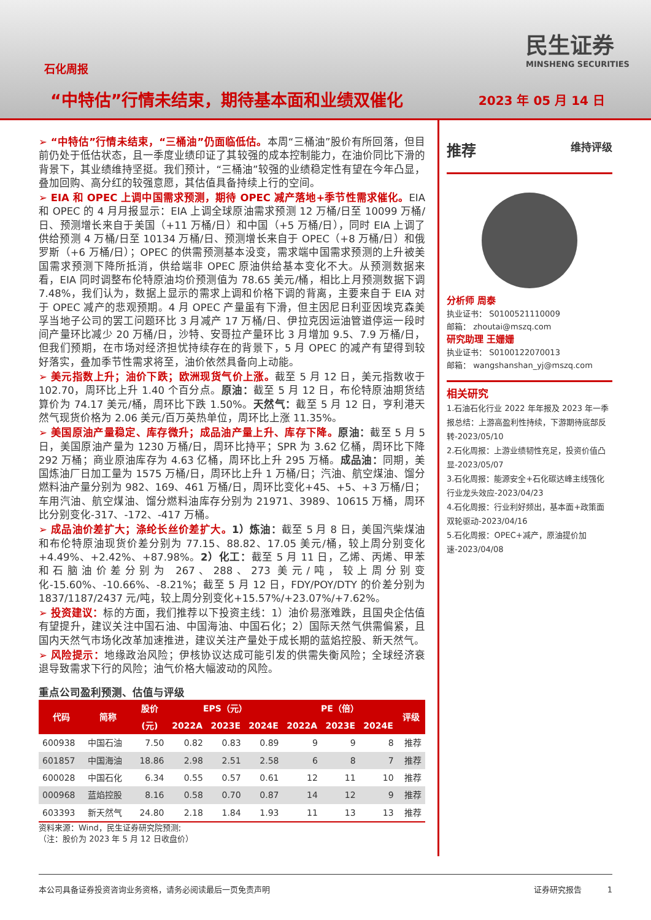石化周报
“中特估”行情未结束，期待基本面和业绩双催化
民生证券
MINSHENG SECURITIES
2023 年 05 月 14 日
➢ “中特估”行情未结束，“三桶油”仍面临低估。本周“三桶油”股价有所回落，但目前仍处于低估状态，且一季度业绩印证了其较强的成本控制能力，在油价同比下滑的背景下，其业绩维持坚挺。我们预计，“三桶油”较强的业绩稳定性有望在今年凸显，叠加回购、高分红的较强意愿，其估值具备持续上行的空间。
➢ EIA 和 OPEC 上调中国需求预测，期待 OPEC 减产落地+季节性需求催化。EIA 和 OPEC 的 4 月月报显示：EIA 上调全球原油需求预测 12 万桶/日至 10099 万桶/日、预测增长来自于美国（+11 万桶/日）和中国（+5 万桶/日），同时 EIA 上调了供给预测 4 万桶/日至 10134 万桶/日、预测增长来自于 OPEC（+8 万桶/日）和俄罗斯（+6 万桶/日）；OPEC 的供需预测基本没变，需求端中国需求预测的上升被美国需求预测下降所抵消，供给端非 OPEC 原油供给基本变化不大。从预测数据来看，EIA 同时调整布伦特原油均价预测值为 78.65 美元/桶，相比上月预测数据下调 7.48%，我们认为，数据上显示的需求上调和价格下调的背离，主要来自于 EIA 对于 OPEC 减产的悲观预期。4 月 OPEC 产量虽有下滑，但主因尼日利亚因埃克森美孚当地子公司的罢工问题环比 3 月减产 17 万桶/日、伊拉克因运油管道停运一段时间产量环比减少 20 万桶/日，沙特、安哥拉产量环比 3 月增加 9.5、7.9 万桶/日，但我们预期，在市场对经济担忧持续存在的背景下，5 月 OPEC 的减产有望得到较好落实，叠加季节性需求将至，油价依然具备向上动能。
➢ 美元指数上升；油价下跌；欧洲现货气价上涨。截至 5 月 12 日，美元指数收于 102.70，周环比上升 1.40 个百分点。原油：截至 5 月 12 日，布伦特原油期货结算价为 74.17 美元/桶，周环比下跌 1.50%。天然气：截至 5 月 12 日，亨利港天然气现货价格为 2.06 美元/百万英热单位，周环比上涨 11.35%。
➢ 美国原油产量稳定、库存微升；成品油产量上升、库存下降。原油：截至 5 月 5 日，美国原油产量为 1230 万桶/日，周环比持平；SPR 为 3.62 亿桶，周环比下降 292 万桶；商业原油库存为 4.63 亿桶，周环比上升 295 万桶。成品油：同期，美国炼油厂日加工量为 1575 万桶/日，周环比上升 1 万桶/日；汽油、航空煤油、馏分燃料油产量分别为 982、169、461 万桶/日，周环比变化+45、+5、+3 万桶/日；车用汽油、航空煤油、馏分燃料油库存分别为 21971、3989、10615 万桶，周环比分别变化-317、-172、-417 万桶。
➢ 成品油价差扩大；涤纶长丝价差扩大。1）炼油：截至 5 月 8 日，美国汽柴煤油和布伦特原油现货价差分别为 77.15、88.82、17.05 美元/桶，较上周分别变化+4.49%、+2.42%、+87.98%。2）化工：截至 5 月 11 日，乙烯、丙烯、甲苯和石脑油价差分别为 267、288、273 美元/吨，较上周分别变化-15.60%、-10.66%、-8.21%；截至 5 月 12 日，FDY/POY/DTY 的价差分别为 1837/1187/2437 元/吨，较上周分别变化+15.57%/+23.07%/+7.62%。
➢ 投资建议：标的方面，我们推荐以下投资主线：1）油价易涨难跌，且国央企估值有望提升，建议关注中国石油、中国海油、中国石化；2）国际天然气供需偏紧，且国内天然气市场化改革加速推进，建议关注产量处于成长期的蓝焰控股、新天然气。
➢ 风险提示：地缘政治风险；伊核协议达成可能引发的供需失衡风险；全球经济衰退导致需求下行的风险；油气价格大幅波动的风险。
重点公司盈利预测、估值与评级
| 代码 | 简称 | 股价 | EPS（元） | | | PE（倍） | | | 评级 |
| --- | --- | --- | --- | --- | --- | --- | --- | --- | --- |
| | | (元) | 2022A | 2023E | 2024E | 2022A | 2023E | 2024E | |
| 600938 | 中国石油 | 7.50 | 0.82 | 0.83 | 0.89 | 9 | 9 | 8 | 推荐 |
| 601857 | 中国海油 | 18.86 | 2.98 | 2.51 | 2.58 | 6 | 8 | 7 | 推荐 |
| 600028 | 中国石化 | 6.34 | 0.55 | 0.57 | 0.61 | 12 | 11 | 10 | 推荐 |
| 000968 | 蓝焰控股 | 8.16 | 0.58 | 0.70 | 0.87 | 14 | 12 | 9 | 推荐 |
| 603393 | 新天然气 | 24.80 | 2.18 | 1.84 | 1.93 | 11 | 13 | 13 | 推荐 |
资料来源：Wind，民生证券研究院预测;
（注：股价为 2023 年 5 月 12 日收盘价）
推荐 维持评级
分析师 周泰
执业证书： S0100521110009
邮箱： zhoutai@mszq.com
研究助理 王姗姗
执业证书： S0100122070013
邮箱： wangshanshan_yj@mszq.com
相关研究
1.石油石化行业 2022 年年报及 2023 年一季报总结：上游高盈利性持续，下游期待底部反转-2023/05/10
2.石化周报：上游业绩韧性充足，投资价值凸显-2023/05/07
3.石化周报：能源安全+石化碳达峰主线强化行业龙头效应-2023/04/23
4.石化周报：行业利好频出，基本面+政策面双轮驱动-2023/04/16
5.石化周报：OPEC+减产，原油提价加速-2023/04/08
本公司具备证券投资咨询业务资格，请务必阅读最后一页免责声明 证券研究报告 1